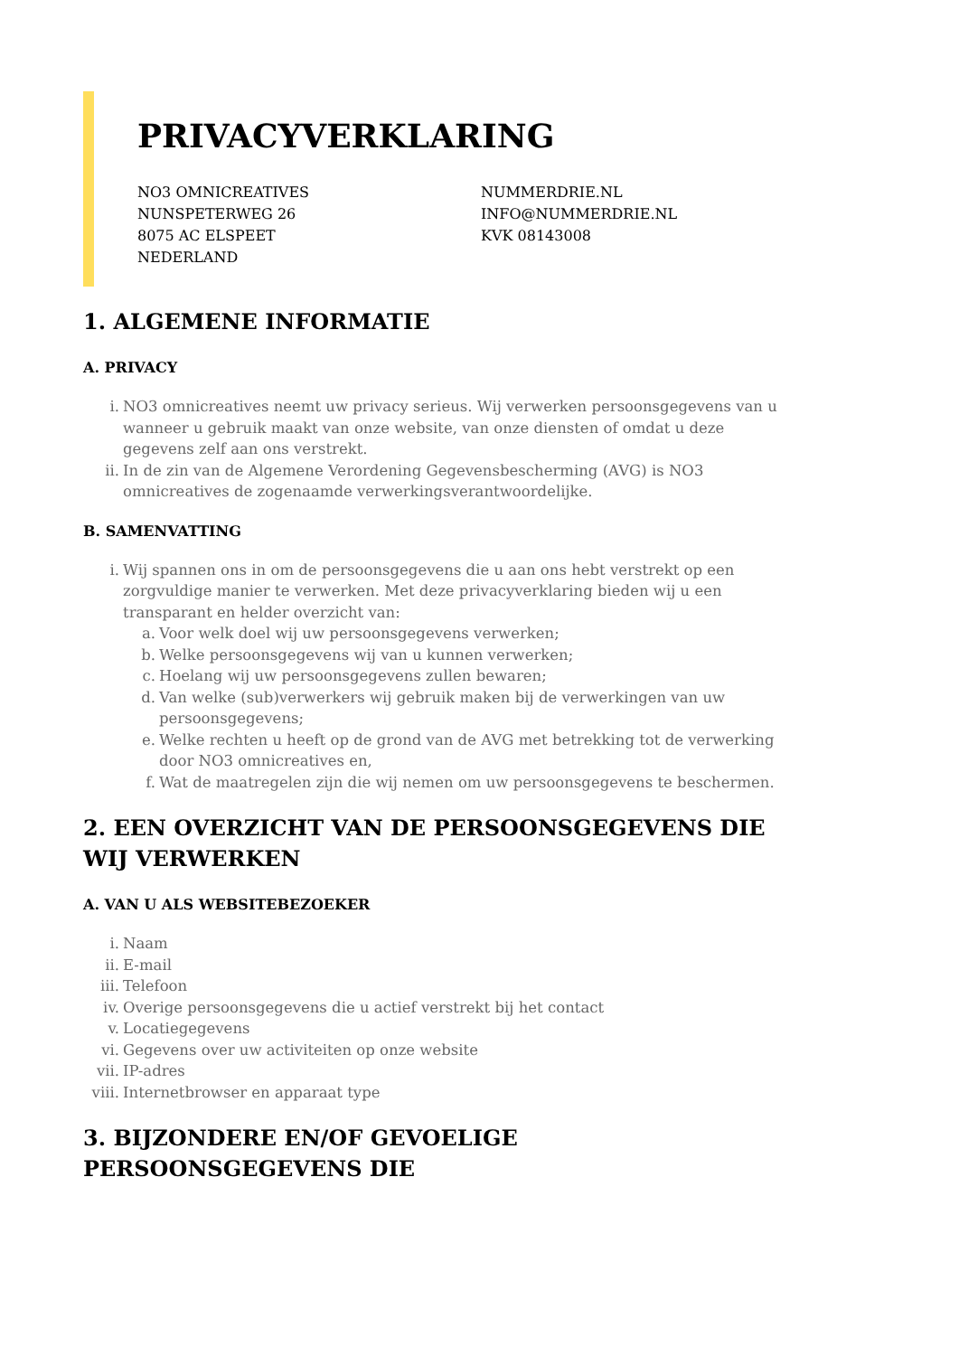PRIVACYVERKLARING
NO3 OMNICREATIVES
NUNSPETERWEG 26
8075 AC ELSPEET
NEDERLAND
NUMMERDRIE.NL
INFO@NUMMERDRIE.NL
KVK 08143008
1. ALGEMENE INFORMATIE
A. PRIVACY
i. NO3 omnicreatives neemt uw privacy serieus. Wij verwerken persoonsgegevens van u wanneer u gebruik maakt van onze website, van onze diensten of omdat u deze gegevens zelf aan ons verstrekt.
ii. In de zin van de Algemene Verordening Gegevensbescherming (AVG) is NO3 omnicreatives de zogenaamde verwerkingsverantwoordelijke.
B. SAMENVATTING
i. Wij spannen ons in om de persoonsgegevens die u aan ons hebt verstrekt op een zorgvuldige manier te verwerken. Met deze privacyverklaring bieden wij u een transparant en helder overzicht van:
a. Voor welk doel wij uw persoonsgegevens verwerken;
b. Welke persoonsgegevens wij van u kunnen verwerken;
c. Hoelang wij uw persoonsgegevens zullen bewaren;
d. Van welke (sub)verwerkers wij gebruik maken bij de verwerkingen van uw persoonsgegevens;
e. Welke rechten u heeft op de grond van de AVG met betrekking tot de verwerking door NO3 omnicreatives en,
f. Wat de maatregelen zijn die wij nemen om uw persoonsgegevens te beschermen.
2. EEN OVERZICHT VAN DE PERSOONSGEGEVENS DIE WIJ VERWERKEN
A. VAN U ALS WEBSITEBEZOEKER
i. Naam
ii. E-mail
iii. Telefoon
iv. Overige persoonsgegevens die u actief verstrekt bij het contact
v. Locatiegegevens
vi. Gegevens over uw activiteiten op onze website
vii. IP-adres
viii. Internetbrowser en apparaat type
3. BIJZONDERE EN/OF GEVOELIGE PERSOONSGEGEVENS DIE